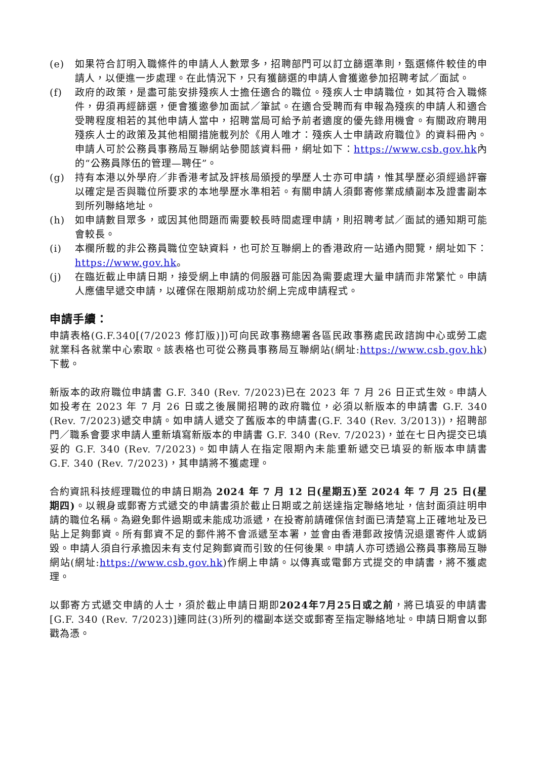(e) 如果符合訂明入職條件的申請人人數眾多，招聘部門可以訂立篩選準則，甄選條件較佳的申請人，以便進一步處理。在此情況下，只有獲篩選的申請人會獲邀參加招聘考試／面試。
(f) 政府的政策，是盡可能安排殘疾人士擔任適合的職位。殘疾人士申請職位，如其符合入職條件，毋須再經篩選，便會獲邀參加面試／筆試。在適合受聘而有申報為殘疾的申請人和適合受聘程度相若的其他申請人當中，招聘當局可給予前者適度的優先錄用機會。有關政府聘用殘疾人士的政策及其他相關措施載列於《用人唯才：殘疾人士申請政府職位》的資料冊內。申請人可於公務員事務局互聯網站參閱該資料冊，網址如下：https://www.csb.gov.hk內的“公務員隊伍的管理—聘任”。
(g) 持有本港以外學府／非香港考試及評核局頒授的學歷人士亦可申請，惟其學歷必須經過評審以確定是否與職位所要求的本地學歷水準相若。有關申請人須郵寄修業成績副本及證書副本到所列聯絡地址。
(h) 如申請數目眾多，或因其他問題而需要較長時間處理申請，則招聘考試／面試的通知期可能會較長。
(i) 本欄所載的非公務員職位空缺資料，也可於互聯網上的香港政府一站通內閱覽，網址如下：https://www.gov.hk。
(j) 在臨近截止申請日期，接受網上申請的伺服器可能因為需要處理大量申請而非常繁忙。申請人應儘早遞交申請，以確保在限期前成功於網上完成申請程式。
申請手續：
申請表格(G.F.340[(7/2023 修訂版)])可向民政事務總署各區民政事務處民政諮詢中心或勞工處就業科各就業中心索取。該表格也可從公務員事務局互聯網站(網址:https://www.csb.gov.hk)下載。
新版本的政府職位申請書 G.F. 340 (Rev. 7/2023)已在 2023 年 7 月 26 日正式生效。申請人如投考在 2023 年 7 月 26 日或之後展開招聘的政府職位，必須以新版本的申請書 G.F. 340 (Rev. 7/2023)遞交申請。如申請人遞交了舊版本的申請書(G.F. 340 (Rev. 3/2013))，招聘部門／職系會要求申請人重新填寫新版本的申請書 G.F. 340 (Rev. 7/2023)，並在七日內提交已填妥的 G.F. 340 (Rev. 7/2023)。如申請人在指定限期內未能重新遞交已填妥的新版本申請書 G.F. 340 (Rev. 7/2023)，其申請將不獲處理。
合約資訊科技經理職位的申請日期為 2024 年 7 月 12 日(星期五)至 2024 年 7 月 25 日(星期四)。以親身或郵寄方式遞交的申請書須於截止日期或之前送達指定聯絡地址，信封面須註明申請的職位名稱。為避免郵件過期或未能成功派遞，在投寄前請確保信封面已清楚寫上正確地址及已貼上足夠郵資。所有郵資不足的郵件將不會派遞至本署，並會由香港郵政按情況退還寄件人或銷毀。申請人須自行承擔因未有支付足夠郵資而引致的任何後果。申請人亦可透過公務員事務局互聯網站(網址:https://www.csb.gov.hk)作網上申請。以傳真或電郵方式提交的申請書，將不獲處理。
以郵寄方式遞交申請的人士，須於截止申請日期即2024年7月25日或之前，將已填妥的申請書[G.F. 340 (Rev. 7/2023)]連同註(3)所列的檔副本送交或郵寄至指定聯絡地址。申請日期會以郵戳為憑。